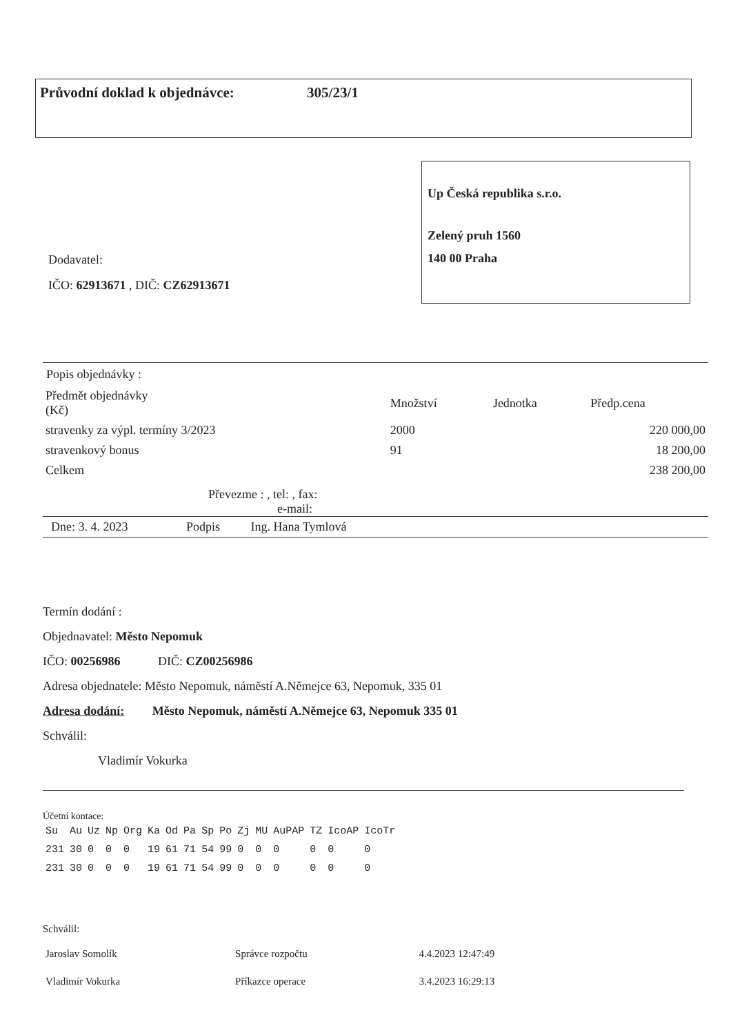Průvodní doklad k objednávce: 305/23/1
Up Česká republika s.r.o.
Zelený pruh 1560
140 00 Praha
Dodavatel:
IČO: 62913671 , DIČ: CZ62913671
Popis objednávky :
| Předmět objednávky (Kč) | Množství | Jednotka | Předp.cena |
| stravenky za výpl. termíny 3/2023 | 2000 | | 220 000,00 |
| stravenkový bonus | 91 | | 18 200,00 |
| Celkem | | | 238 200,00 |
Převezme : , tel: , fax:
e-mail:
Dne: 3. 4. 2023 Podpis Ing. Hana Tymlová
Termín dodání :
Objednavatel: Město Nepomuk
IČO: 00256986 DIČ: CZ00256986
Adresa objednatele: Město Nepomuk, náměstí A.Němejce 63, Nepomuk, 335 01
Adresa dodání: Město Nepomuk, náměstí A.Němejce 63, Nepomuk 335 01
Schválil:
Vladimír Vokurka
Účetní kontace:
| Su | Au | Uz | Np | Org | Ka | Od | Pa | Sp | Po | Zj | MU | AuPAP | TZ | IcoAP | IcoTr |
| 231 | 30 | 0 | 0 | 0 | 19 | 61 | 71 | 54 | 99 | 0 | 0 | 0 | 0 | 0 | 0 |
| 231 | 30 | 0 | 0 | 0 | 19 | 61 | 71 | 54 | 99 | 0 | 0 | 0 | 0 | 0 | 0 |
Schválil:
| Jaroslav Somolík | Správce rozpočtu | 4.4.2023 12:47:49 |
| Vladimír Vokurka | Příkazce operace | 3.4.2023 16:29:13 |